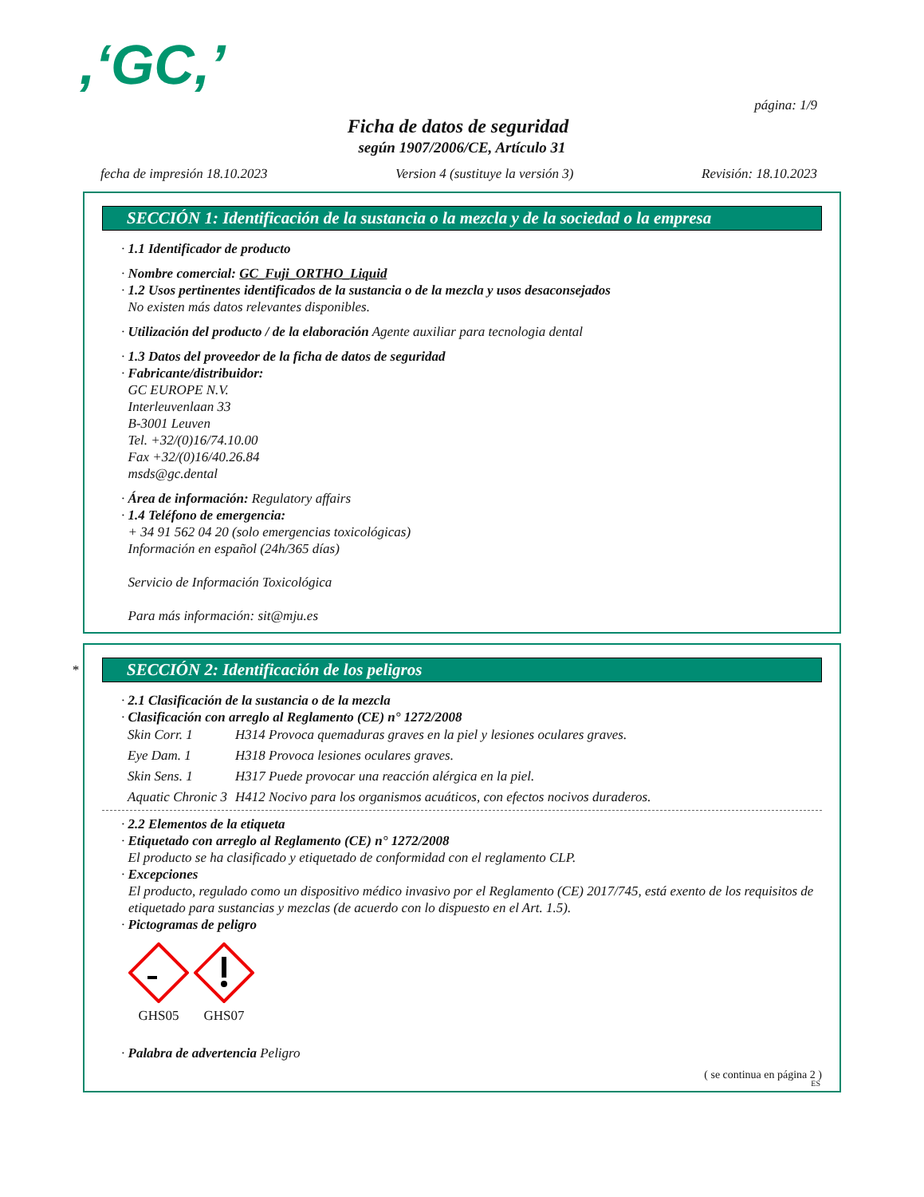,‘GC,’
página: 1/9
Ficha de datos de seguridad
según 1907/2006/CE, Artículo 31
fecha de impresión 18.10.2023 Version 4 (sustituye la versión 3) Revisión: 18.10.2023
SECCIÓN 1: Identificación de la sustancia o la mezcla y de la sociedad o la empresa
· 1.1 Identificador de producto
· Nombre comercial: GC_Fuji_ORTHO_Liquid
· 1.2 Usos pertinentes identificados de la sustancia o de la mezcla y usos desaconsejados
No existen más datos relevantes disponibles.
· Utilización del producto / de la elaboración Agente auxiliar para tecnologia dental
· 1.3 Datos del proveedor de la ficha de datos de seguridad
· Fabricante/distribuidor:
GC EUROPE N.V.
Interleuvenlaan 33
B-3001 Leuven
Tel. +32/(0)16/74.10.00
Fax +32/(0)16/40.26.84
msds@gc.dental
· Área de información: Regulatory affairs
· 1.4 Teléfono de emergencia:
+ 34 91 562 04 20 (solo emergencias toxicológicas)
Información en español (24h/365 días)
Servicio de Información Toxicológica
Para más información: sit@mju.es
*
SECCIÓN 2: Identificación de los peligros
· 2.1 Clasificación de la sustancia o de la mezcla
· Clasificación con arreglo al Reglamento (CE) n° 1272/2008
| Skin Corr. 1 | H314 Provoca quemaduras graves en la piel y lesiones oculares graves. |
| Eye Dam. 1 | H318 Provoca lesiones oculares graves. |
| Skin Sens. 1 | H317 Puede provocar una reacción alérgica en la piel. |
| Aquatic Chronic 3 | H412 Nocivo para los organismos acuáticos, con efectos nocivos duraderos. |
· 2.2 Elementos de la etiqueta
· Etiquetado con arreglo al Reglamento (CE) n° 1272/2008
El producto se ha clasificado y etiquetado de conformidad con el reglamento CLP.
· Excepciones
El producto, regulado como un dispositivo médico invasivo por el Reglamento (CE) 2017/745, está exento de los requisitos de etiquetado para sustancias y mezclas (de acuerdo con lo dispuesto en el Art. 1.5).
· Pictogramas de peligro
GHS05
GHS07
· Palabra de advertencia Peligro
( se continua en página 2 )
ES